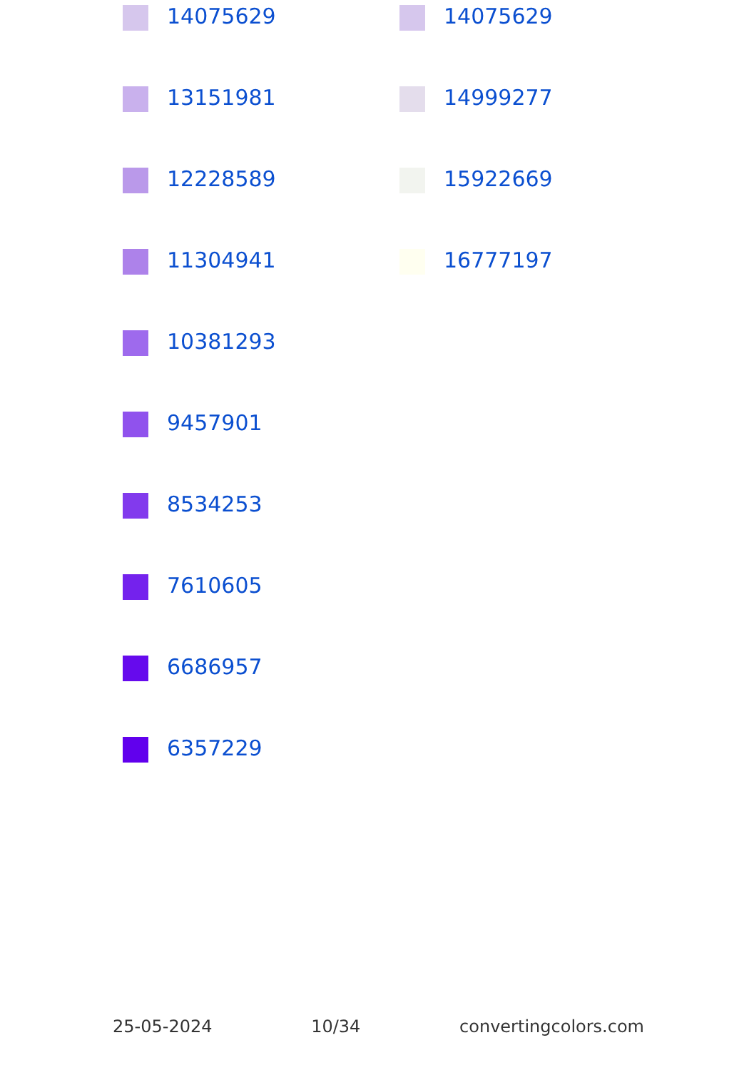14075629
13151981
12228589
11304941
10381293
9457901
8534253
7610605
6686957
6357229
14075629
14999277
15922669
16777197
25-05-2024 10/34 convertingcolors.com